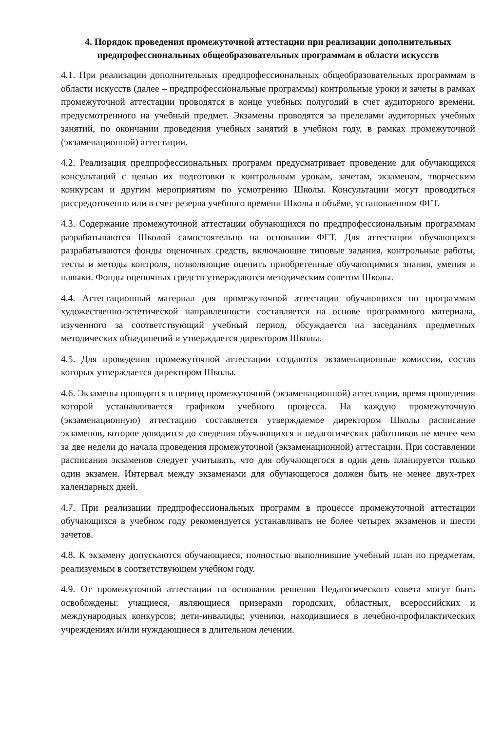4. Порядок проведения промежуточной аттестации при реализации дополнительных предпрофессиональных общеобразовательных программам в области искусств
4.1. При реализации дополнительных предпрофессиональных общеобразовательных программам в области искусств (далее – предпрофессиональные программы) контрольные уроки и зачеты в рамках промежуточной аттестации проводятся в конце учебных полугодий в счет аудиторного времени, предусмотренного на учебный предмет. Экзамены проводятся за пределами аудиторных учебных занятий, по окончании проведения учебных занятий в учебном году, в рамках промежуточной (экзаменационной) аттестации.
4.2. Реализация предпрофессиональных программ предусматривает проведение для обучающихся консультаций с целью их подготовки к контрольным урокам, зачетам, экзаменам, творческим конкурсам и другим мероприятиям по усмотрению Школы. Консультации могут проводиться рассредоточенно или в счет резерва учебного времени Школы в объёме, установленном ФГТ.
4.3. Содержание промежуточной аттестации обучающихся по предпрофессиональным программам разрабатываются Школой самостоятельно на основании ФГТ. Для аттестации обучающихся разрабатываются фонды оценочных средств, включающие типовые задания, контрольные работы, тесты и методы контроля, позволяющие оценить приобретенные обучающимися знания, умения и навыки. Фонды оценочных средств утверждаются методическим советом Школы.
4.4. Аттестационный материал для промежуточной аттестации обучающихся по программам художественно-эстетической направленности составляется на основе программного материала, изученного за соответствующий учебный период, обсуждается на заседаниях предметных методических объединений и утверждается директором Школы.
4.5. Для проведения промежуточной аттестации создаются экзаменационные комиссии, состав которых утверждается директором Школы.
4.6. Экзамены проводятся в период промежуточной (экзаменационной) аттестации, время проведения которой устанавливается графиком учебного процесса. На каждую промежуточную (экзаменационную) аттестацию составляется утверждаемое директором Школы расписание экзаменов, которое доводится до сведения обучающихся и педагогических работников не менее чем за две недели до начала проведения промежуточной (экзаменационной) аттестации. При составлении расписания экзаменов следует учитывать, что для обучающегося в один день планируется только один экзамен. Интервал между экзаменами для обучающегося должен быть не менее двух-трех календарных дней.
4.7. При реализации предпрофессиональных программ в процессе промежуточной аттестации обучающихся в учебном году рекомендуется устанавливать не более четырех экзаменов и шести зачетов.
4.8. К экзамену допускаются обучающиеся, полностью выполнившие учебный план по предметам, реализуемым в соответствующем учебном году.
4.9. От промежуточной аттестации на основании решения Педагогического совета могут быть освобождены: учащиеся, являющиеся призерами городских, областных, всероссийских и международных конкурсов; дети-инвалиды; ученики, находившиеся в лечебно-профилактических учреждениях и/или нуждающиеся в длительном лечении.